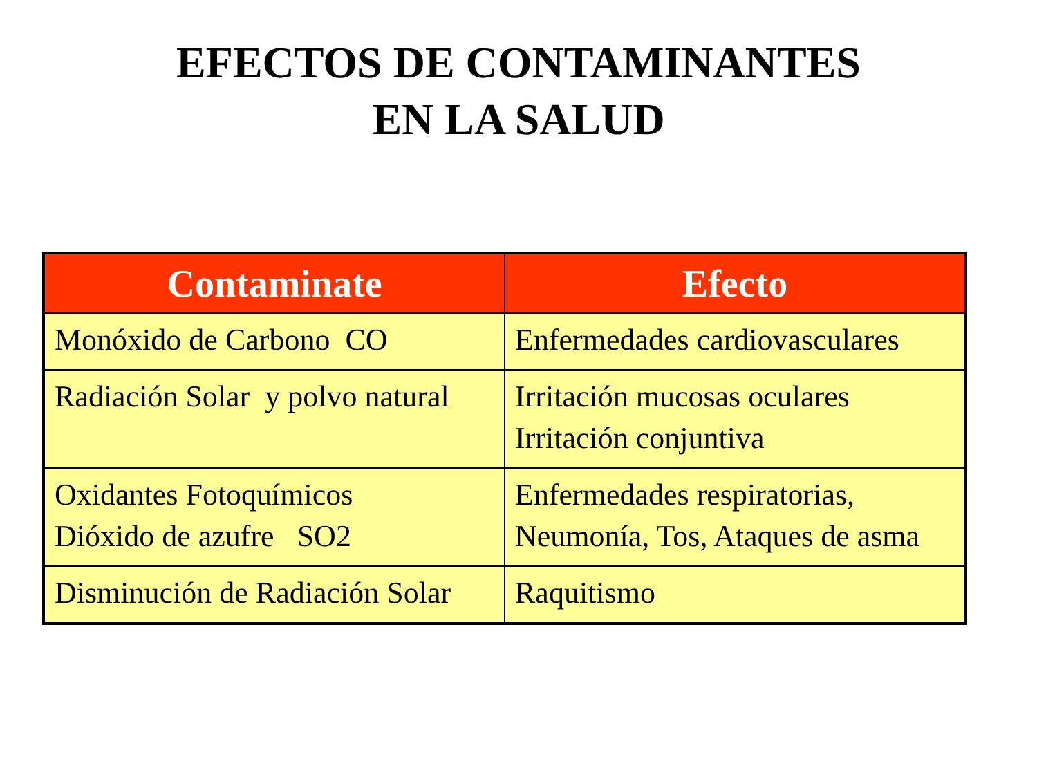EFECTOS DE CONTAMINANTES
EN LA SALUD
| Contaminate | Efecto |
| --- | --- |
| Monóxido de Carbono CO | Enfermedades cardiovasculares |
| Radiación Solar y polvo natural | Irritación mucosas oculares Irritación conjuntiva |
| Oxidantes Fotoquímicos Dióxido de azufre SO2 | Enfermedades respiratorias, Neumonía, Tos, Ataques de asma |
| Disminución de Radiación Solar | Raquitismo |